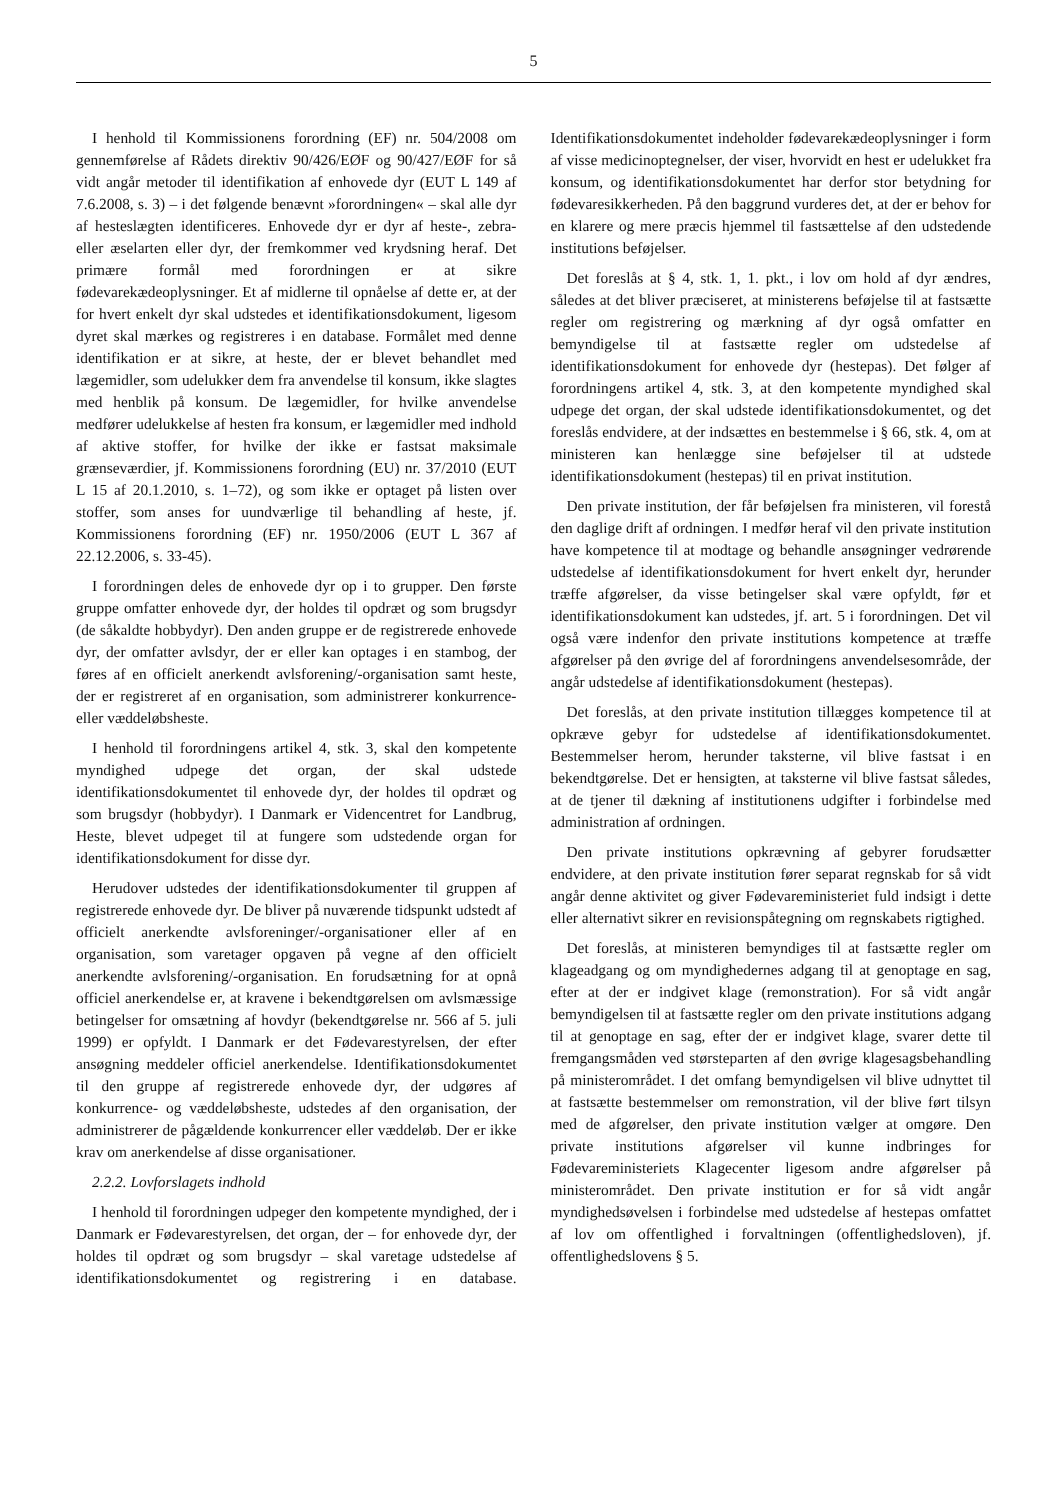5
I henhold til Kommissionens forordning (EF) nr. 504/2008 om gennemførelse af Rådets direktiv 90/426/EØF og 90/427/EØF for så vidt angår metoder til identifikation af enhovede dyr (EUT L 149 af 7.6.2008, s. 3) – i det følgende benævnt »forordningen« – skal alle dyr af hesteslægten identificeres. Enhovede dyr er dyr af heste-, zebra- eller æselarten eller dyr, der fremkommer ved krydsning heraf. Det primære formål med forordningen er at sikre fødevarekædeoplysninger. Et af midlerne til opnåelse af dette er, at der for hvert enkelt dyr skal udstedes et identifikationsdokument, ligesom dyret skal mærkes og registreres i en database. Formålet med denne identifikation er at sikre, at heste, der er blevet behandlet med lægemidler, som udelukker dem fra anvendelse til konsum, ikke slagtes med henblik på konsum. De lægemidler, for hvilke anvendelse medfører udelukkelse af hesten fra konsum, er lægemidler med indhold af aktive stoffer, for hvilke der ikke er fastsat maksimale grænseværdier, jf. Kommissionens forordning (EU) nr. 37/2010 (EUT L 15 af 20.1.2010, s. 1–72), og som ikke er optaget på listen over stoffer, som anses for uundværlige til behandling af heste, jf. Kommissionens forordning (EF) nr. 1950/2006 (EUT L 367 af 22.12.2006, s. 33-45).
I forordningen deles de enhovede dyr op i to grupper. Den første gruppe omfatter enhovede dyr, der holdes til opdræt og som brugsdyr (de såkaldte hobbydyr). Den anden gruppe er de registrerede enhovede dyr, der omfatter avlsdyr, der er eller kan optages i en stambog, der føres af en officielt anerkendt avlsforening/-organisation samt heste, der er registreret af en organisation, som administrerer konkurrence- eller væddeløbsheste.
I henhold til forordningens artikel 4, stk. 3, skal den kompetente myndighed udpege det organ, der skal udstede identifikationsdokumentet til enhovede dyr, der holdes til opdræt og som brugsdyr (hobbydyr). I Danmark er Videncentret for Landbrug, Heste, blevet udpeget til at fungere som udstedende organ for identifikationsdokument for disse dyr.
Herudover udstedes der identifikationsdokumenter til gruppen af registrerede enhovede dyr. De bliver på nuværende tidspunkt udstedt af officielt anerkendte avlsforeninger/-organisationer eller af en organisation, som varetager opgaven på vegne af den officielt anerkendte avlsforening/-organisation. En forudsætning for at opnå officiel anerkendelse er, at kravene i bekendtgørelsen om avlsmæssige betingelser for omsætning af hovdyr (bekendtgørelse nr. 566 af 5. juli 1999) er opfyldt. I Danmark er det Fødevarestyrelsen, der efter ansøgning meddeler officiel anerkendelse. Identifikationsdokumentet til den gruppe af registrerede enhovede dyr, der udgøres af konkurrence- og væddeløbsheste, udstedes af den organisation, der administrerer de pågældende konkurrencer eller væddeløb. Der er ikke krav om anerkendelse af disse organisationer.
2.2.2. Lovforslagets indhold
I henhold til forordningen udpeger den kompetente myndighed, der i Danmark er Fødevarestyrelsen, det organ, der – for enhovede dyr, der holdes til opdræt og som brugsdyr – skal varetage udstedelse af identifikationsdokumentet og registrering i en database. Identifikationsdokumentet indeholder fødevarekædeoplysninger i form af visse medicinoptegnelser, der viser, hvorvidt en hest er udelukket fra konsum, og identifikationsdokumentet har derfor stor betydning for fødevaresikkerheden. På den baggrund vurderes det, at der er behov for en klarere og mere præcis hjemmel til fastsættelse af den udstedende institutions beføjelser.
Det foreslås at § 4, stk. 1, 1. pkt., i lov om hold af dyr ændres, således at det bliver præciseret, at ministerens beføjelse til at fastsætte regler om registrering og mærkning af dyr også omfatter en bemyndigelse til at fastsætte regler om udstedelse af identifikationsdokument for enhovede dyr (hestepas). Det følger af forordningens artikel 4, stk. 3, at den kompetente myndighed skal udpege det organ, der skal udstede identifikationsdokumentet, og det foreslås endvidere, at der indsættes en bestemmelse i § 66, stk. 4, om at ministeren kan henlægge sine beføjelser til at udstede identifikationsdokument (hestepas) til en privat institution.
Den private institution, der får beføjelsen fra ministeren, vil forestå den daglige drift af ordningen. I medfør heraf vil den private institution have kompetence til at modtage og behandle ansøgninger vedrørende udstedelse af identifikationsdokument for hvert enkelt dyr, herunder træffe afgørelser, da visse betingelser skal være opfyldt, før et identifikationsdokument kan udstedes, jf. art. 5 i forordningen. Det vil også være indenfor den private institutions kompetence at træffe afgørelser på den øvrige del af forordningens anvendelsesområde, der angår udstedelse af identifikationsdokument (hestepas).
Det foreslås, at den private institution tillægges kompetence til at opkræve gebyr for udstedelse af identifikationsdokumentet. Bestemmelser herom, herunder taksterne, vil blive fastsat i en bekendtgørelse. Det er hensigten, at taksterne vil blive fastsat således, at de tjener til dækning af institutionens udgifter i forbindelse med administration af ordningen.
Den private institutions opkrævning af gebyrer forudsætter endvidere, at den private institution fører separat regnskab for så vidt angår denne aktivitet og giver Fødevareministeriet fuld indsigt i dette eller alternativt sikrer en revisionspåtegning om regnskabets rigtighed.
Det foreslås, at ministeren bemyndiges til at fastsætte regler om klageadgang og om myndighedernes adgang til at genoptage en sag, efter at der er indgivet klage (remonstration). For så vidt angår bemyndigelsen til at fastsætte regler om den private institutions adgang til at genoptage en sag, efter der er indgivet klage, svarer dette til fremgangsmåden ved størsteparten af den øvrige klagesagsbehandling på ministerområdet. I det omfang bemyndigelsen vil blive udnyttet til at fastsætte bestemmelser om remonstration, vil der blive ført tilsyn med de afgørelser, den private institution vælger at omgøre. Den private institutions afgørelser vil kunne indbringes for Fødevareministeriets Klagecenter ligesom andre afgørelser på ministerområdet. Den private institution er for så vidt angår myndighedsøvelsen i forbindelse med udstedelse af hestepas omfattet af lov om offentlighed i forvaltningen (offentlighedsloven), jf. offentlighedslovens § 5.